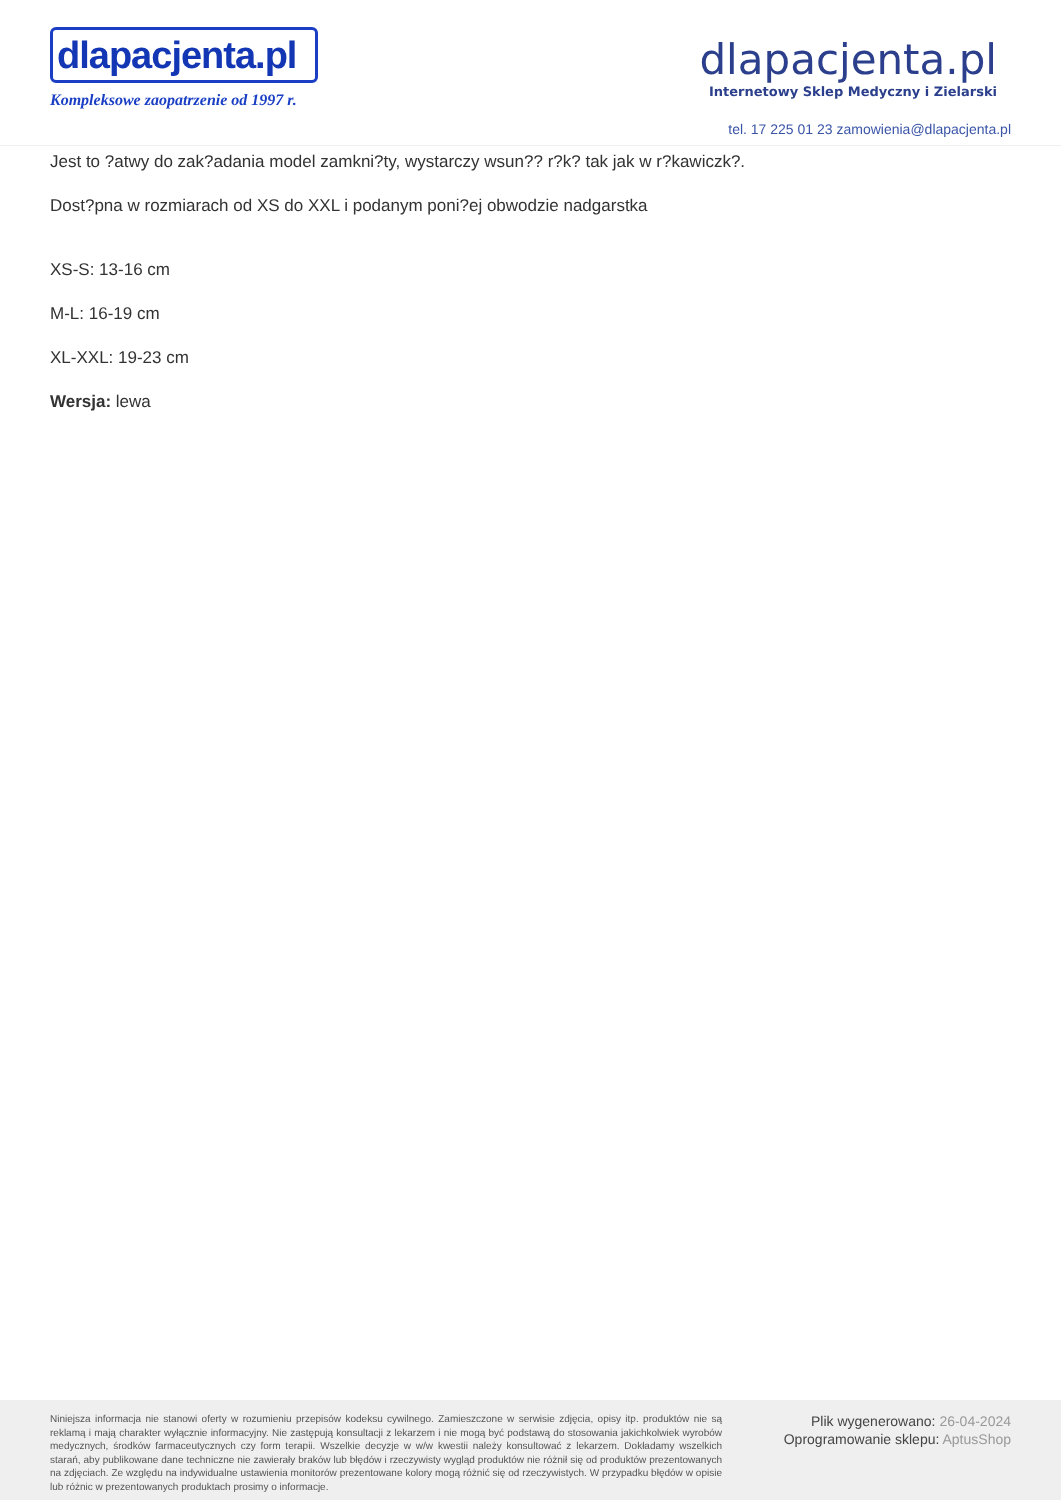dlapacjenta.pl
Kompleksowe zaopatrzenie od 1997 r.
dlapacjenta.pl
Internetowy Sklep Medyczny i Zielarski
tel. 17 225 01 23 zamowienia@dlapacjenta.pl
Jest to ?atwy do zak?adania model zamkni?ty, wystarczy wsun?? r?k? tak jak w r?kawiczk?.
Dost?pna w rozmiarach od XS do XXL i podanym poni?ej obwodzie nadgarstka
XS-S: 13-16 cm
M-L: 16-19 cm
XL-XXL: 19-23 cm
Wersja: lewa
Niniejsza informacja nie stanowi oferty w rozumieniu przepisów kodeksu cywilnego. Zamieszczone w serwisie zdjęcia, opisy itp. produktów nie są reklamą i mają charakter wyłącznie informacyjny. Nie zastępują konsultacji z lekarzem i nie mogą być podstawą do stosowania jakichkolwiek wyrobów medycznych, środków farmaceutycznych czy form terapii. Wszelkie decyzje w w/w kwestii należy konsultować z lekarzem. Dokładamy wszelkich starań, aby publikowane dane techniczne nie zawierały braków lub błędów i rzeczywisty wygląd produktów nie różnił się od produktów prezentowanych na zdjęciach. Ze względu na indywidualne ustawienia monitorów prezentowane kolory mogą różnić się od rzeczywistych. W przypadku błędów w opisie lub różnic w prezentowanych produktach prosimy o informacje.
Plik wygenerowano: 26-04-2024
Oprogramowanie sklepu: AptusShop